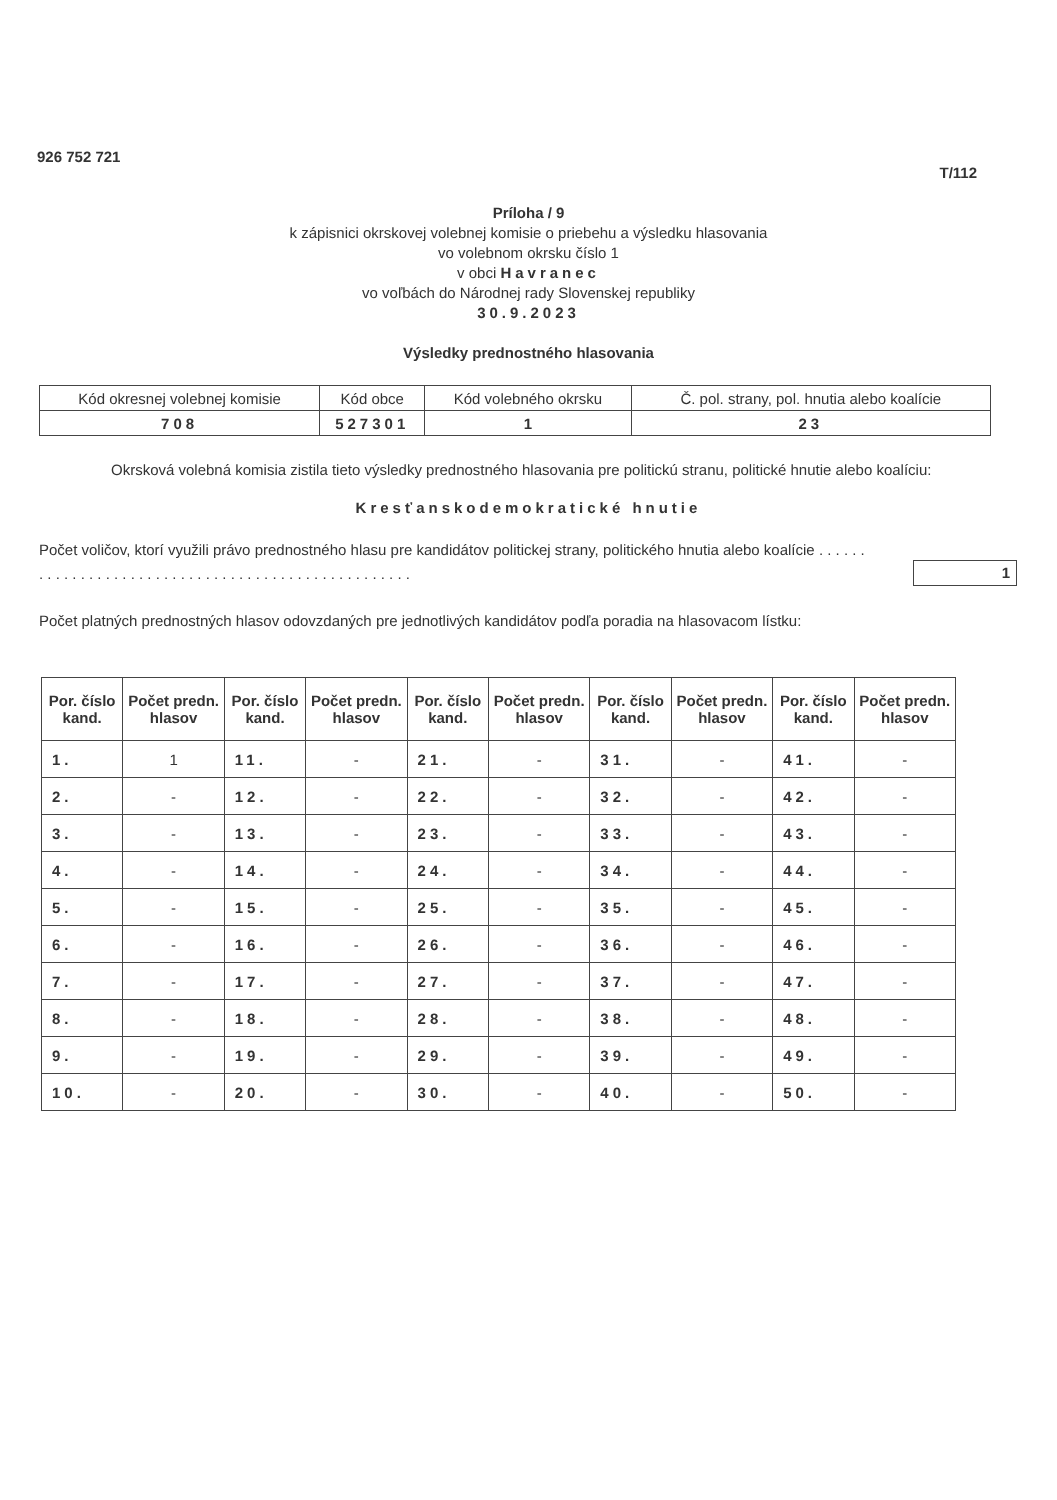926 752 721
T/112
Príloha / 9
k zápisnici okrskovej volebnej komisie o priebehu a výsledku hlasovania
vo volebnom okrsku číslo 1
v obci Havranec
vo voľbách do Národnej rady Slovenskej republiky
30.9.2023
Výsledky prednostného hlasovania
| Kód okresnej volebnej komisie | Kód obce | Kód volebného okrsku | Č. pol. strany, pol. hnutia alebo koalície |
| 708 | 527301 | 1 | 23 |
Okrsková volebná komisia zistila tieto výsledky prednostného hlasovania pre politickú stranu, politické hnutie alebo koalíciu:
Kresťanskodemokratické hnutie
Počet voličov, ktorí využili právo prednostného hlasu pre kandidátov politickej strany, politického hnutia alebo koalície . . . . . . . . . . . . . . . . . . . . . . . . . . . . . . . . . . . . . . . . . . . . . . . . . . .
1
Počet platných prednostných hlasov odovzdaných pre jednotlivých kandidátov podľa poradia na hlasovacom lístku:
| Por. číslo kand. | Počet predn. hlasov | Por. číslo kand. | Počet predn. hlasov | Por. číslo kand. | Počet predn. hlasov | Por. číslo kand. | Počet predn. hlasov | Por. číslo kand. | Počet predn. hlasov |
| --- | --- | --- | --- | --- | --- | --- | --- | --- | --- |
| 1. | 1 | 11. | - | 21. | - | 31. | - | 41. | - |
| 2. | - | 12. | - | 22. | - | 32. | - | 42. | - |
| 3. | - | 13. | - | 23. | - | 33. | - | 43. | - |
| 4. | - | 14. | - | 24. | - | 34. | - | 44. | - |
| 5. | - | 15. | - | 25. | - | 35. | - | 45. | - |
| 6. | - | 16. | - | 26. | - | 36. | - | 46. | - |
| 7. | - | 17. | - | 27. | - | 37. | - | 47. | - |
| 8. | - | 18. | - | 28. | - | 38. | - | 48. | - |
| 9. | - | 19. | - | 29. | - | 39. | - | 49. | - |
| 10. | - | 20. | - | 30. | - | 40. | - | 50. | - |